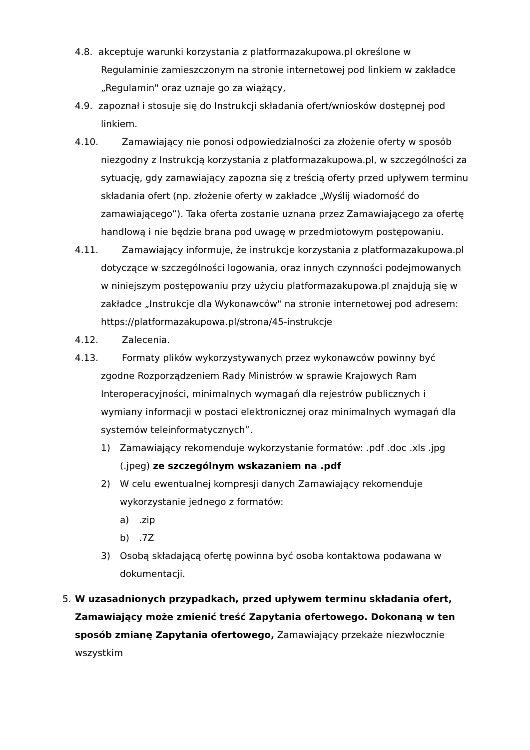4.8. akceptuje warunki korzystania z platformazakupowa.pl określone w Regulaminie zamieszczonym na stronie internetowej pod linkiem w zakładce „Regulamin" oraz uznaje go za wiążący,
4.9. zapoznał i stosuje się do Instrukcji składania ofert/wniosków dostępnej pod linkiem.
4.10. Zamawiający nie ponosi odpowiedzialności za złożenie oferty w sposób niezgodny z Instrukcją korzystania z platformazakupowa.pl, w szczególności za sytuację, gdy zamawiający zapozna się z treścią oferty przed upływem terminu składania ofert (np. złożenie oferty w zakładce „Wyślij wiadomość do zamawiającego”). Taka oferta zostanie uznana przez Zamawiającego za ofertę handlową i nie będzie brana pod uwagę w przedmiotowym postępowaniu.
4.11. Zamawiający informuje, że instrukcje korzystania z platformazakupowa.pl dotyczące w szczególności logowania, oraz innych czynności podejmowanych w niniejszym postępowaniu przy użyciu platformazakupowa.pl znajdują się w zakładce „Instrukcje dla Wykonawców" na stronie internetowej pod adresem: https://platformazakupowa.pl/strona/45-instrukcje
4.12. Zalecenia.
4.13. Formaty plików wykorzystywanych przez wykonawców powinny być zgodne Rozporządzeniem Rady Ministrów w sprawie Krajowych Ram Interoperacyjności, minimalnych wymagań dla rejestrów publicznych i wymiany informacji w postaci elektronicznej oraz minimalnych wymagań dla systemów teleinformatycznych”.
1) Zamawiający rekomenduje wykorzystanie formatów: .pdf .doc .xls .jpg (.jpeg) ze szczególnym wskazaniem na .pdf
2) W celu ewentualnej kompresji danych Zamawiający rekomenduje wykorzystanie jednego z formatów:
a).zip
b).7Z
3) Osobą składającą ofertę powinna być osoba kontaktowa podawana w dokumentacji.
5. W uzasadnionych przypadkach, przed upływem terminu składania ofert, Zamawiający może zmienić treść Zapytania ofertowego. Dokonaną w ten sposób zmianę Zapytania ofertowego, Zamawiający przekaże niezwłocznie wszystkim